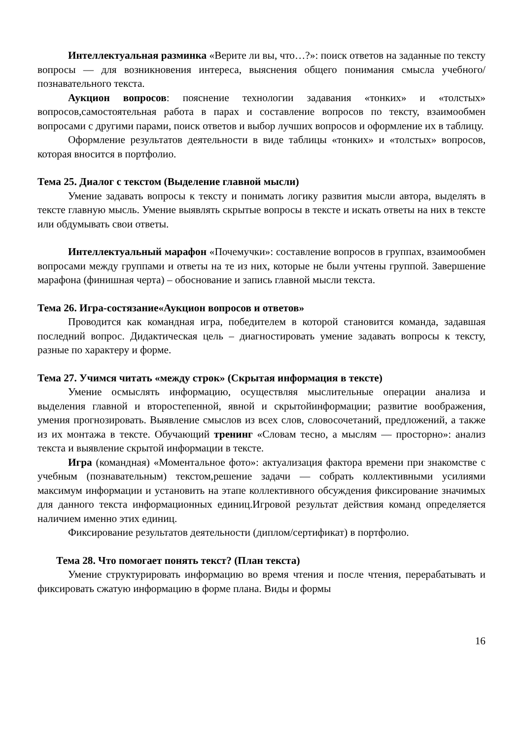Интеллектуальная разминка «Верите ли вы, что…?»: поиск ответов на заданные по тексту вопросы — для возникновения интереса, выяснения общего понимания смысла учебного/познавательного текста.
Аукцион вопросов: пояснение технологии задавания «тонких» и «толстых» вопросов,самостоятельная работа в парах и составление вопросов по тексту, взаимообмен вопросами с другими парами, поиск ответов и выбор лучших вопросов и оформление их в таблицу.
Оформление результатов деятельности в виде таблицы «тонких» и «толстых» вопросов, которая вносится в портфолио.
Тема 25. Диалог с текстом (Выделение главной мысли)
Умение задавать вопросы к тексту и понимать логику развития мысли автора, выделять в тексте главную мысль. Умение выявлять скрытые вопросы в тексте и искать ответы на них в тексте или обдумывать свои ответы.
Интеллектуальный марафон «Почемучки»: составление вопросов в группах, взаимообмен вопросами между группами и ответы на те из них, которые не были учтены группой. Завершение марафона (финишная черта) – обоснование и запись главной мысли текста.
Тема 26. Игра-состязание«Аукцион вопросов и ответов»
Проводится как командная игра, победителем в которой становится команда, задавшая последний вопрос. Дидактическая цель – диагностировать умение задавать вопросы к тексту, разные по характеру и форме.
Тема 27. Учимся читать «между строк» (Скрытая информация в тексте)
Умение осмыслять информацию, осуществляя мыслительные операции анализа и выделения главной и второстепенной, явной и скрытойинформации; развитие воображения, умения прогнозировать. Выявление смыслов из всех слов, словосочетаний, предложений, а также из их монтажа в тексте. Обучающий тренинг «Словам тесно, а мыслям — просторно»: анализ текста и выявление скрытой информации в тексте.
Игра (командная) «Моментальное фото»: актуализация фактора времени при знакомстве с учебным (познавательным) текстом,решение задачи — собрать коллективными усилиями максимум информации и установить на этапе коллективного обсуждения фиксирование значимых для данного текста информационных единиц.Игровой результат действия команд определяется наличием именно этих единиц.
Фиксирование результатов деятельности (диплом/сертификат) в портфолио.
Тема 28. Что помогает понять текст? (План текста)
Умение структурировать информацию во время чтения и после чтения, перерабатывать и фиксировать сжатую информацию в форме плана. Виды и формы
16